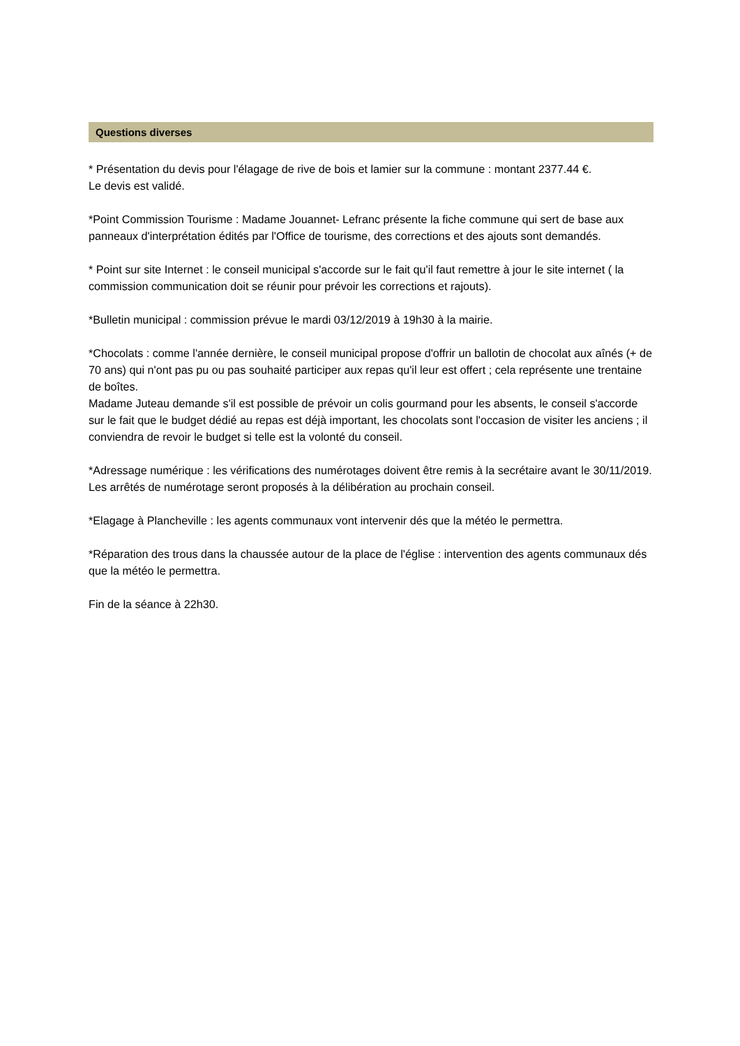Questions diverses
* Présentation du devis pour l'élagage de rive de bois et lamier sur la commune : montant 2377.44 €.
Le devis est validé.
*Point Commission Tourisme : Madame Jouannet- Lefranc présente la fiche commune qui sert de base aux panneaux d'interprétation édités par l'Office de tourisme, des corrections et des ajouts sont demandés.
* Point sur site Internet : le conseil municipal s'accorde sur le fait qu'il faut remettre à jour le site internet ( la commission communication doit se réunir pour prévoir les corrections et rajouts).
*Bulletin municipal : commission prévue le mardi 03/12/2019 à 19h30 à la mairie.
*Chocolats : comme l'année dernière, le conseil municipal propose d'offrir un ballotin de chocolat aux aînés (+ de 70 ans) qui n'ont pas pu ou pas souhaité participer aux repas qu'il leur est offert ; cela représente une trentaine de boîtes.
Madame Juteau demande s'il est possible de prévoir un colis gourmand pour les absents, le conseil s'accorde sur le fait que le budget dédié au repas est déjà important, les chocolats sont l'occasion de visiter les anciens ; il conviendra de revoir le budget si telle est la volonté du conseil.
*Adressage numérique : les vérifications des numérotages doivent être remis à la secrétaire avant le 30/11/2019. Les arrêtés de numérotage seront proposés à la délibération au prochain conseil.
*Elagage à Plancheville : les agents communaux vont intervenir dés que la météo le permettra.
*Réparation des trous dans la chaussée autour de la place de l'église : intervention des agents communaux dés que la météo le permettra.
Fin de la séance à 22h30.